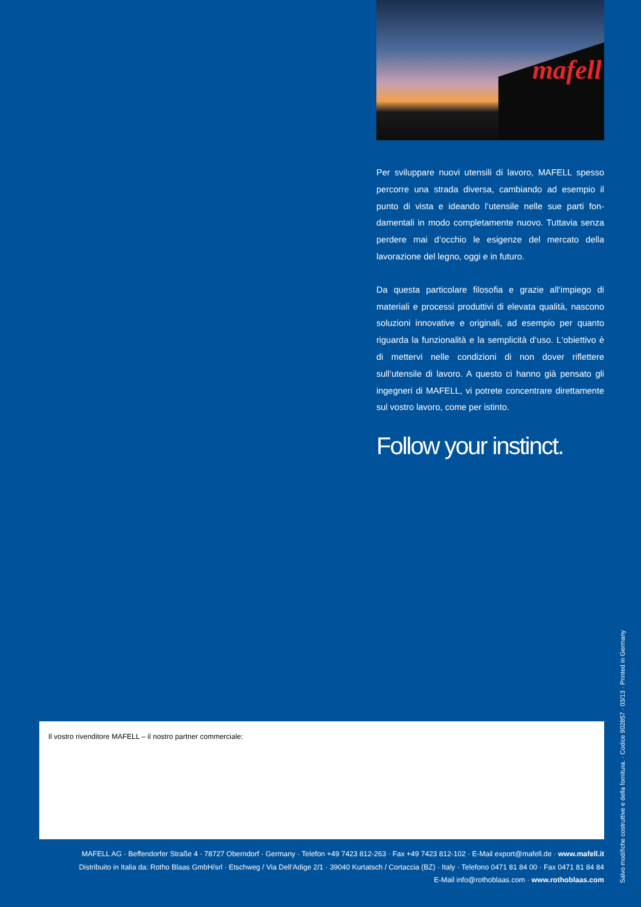mafell
Per sviluppare nuovi utensili di lavoro, MAFELL spesso percorre una strada diversa, cambiando ad esempio il punto di vista e ideando l‘utensile nelle sue parti fon-damentali in modo completamente nuovo. Tuttavia senza perdere mai d‘occhio le esigenze del mercato della lavorazione del legno, oggi e in futuro.
Da questa particolare filosofia e grazie all‘impiego di materiali e processi produttivi di elevata qualità, nascono soluzioni innovative e originali, ad esempio per quanto riguarda la funzionalità e la semplicità d‘uso. L‘obiettivo è di mettervi nelle condizioni di non dover riflettere sull‘utensile di lavoro. A questo ci hanno già pensato gli ingegneri di MAFELL, vi potrete concentrare direttamente sul vostro lavoro, come per istinto.
Follow your instinct.
Il vostro rivenditore MAFELL – il nostro partner commerciale:
MAFELL AG · Beffendorfer Straße 4 · 78727 Oberndorf · Germany · Telefon +49 7423 812-263 · Fax +49 7423 812-102 · E-Mail export@mafell.de · www.mafell.it
Distribuito in Italia da: Rotho Blaas GmbH/srl · Etschweg / Via Dell‘Adige 2/1 · 39040 Kurtatsch / Cortaccia (BZ) · Italy · Telefono 0471 81 84 00 · Fax 0471 81 84 84
E-Mail info@rothoblaas.com · www.rothoblaas.com
Salvo modifiche costruttive e della fornitura. · Codice 902857 · 03/13 · Printed in Germany